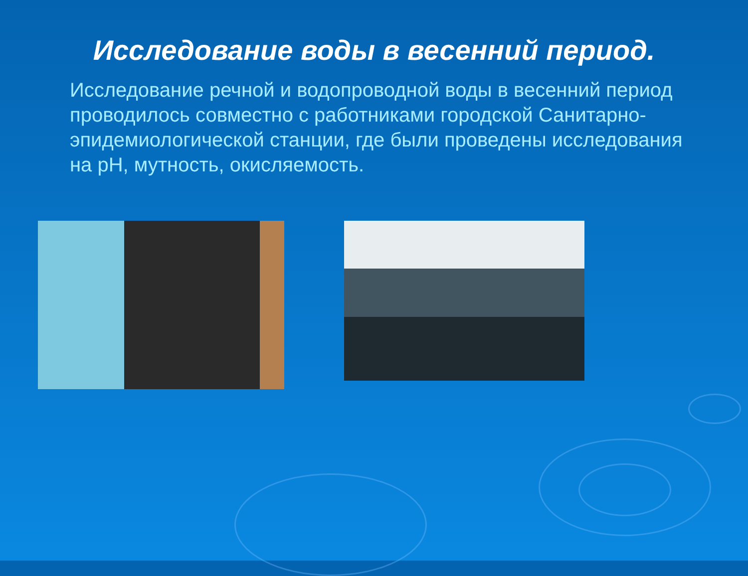Исследование воды в весенний период.
Исследование речной и водопроводной воды в весенний период проводилось совместно с работниками городской Санитарно-эпидемиологической станции, где были проведены исследования на pH, мутность, окисляемость.